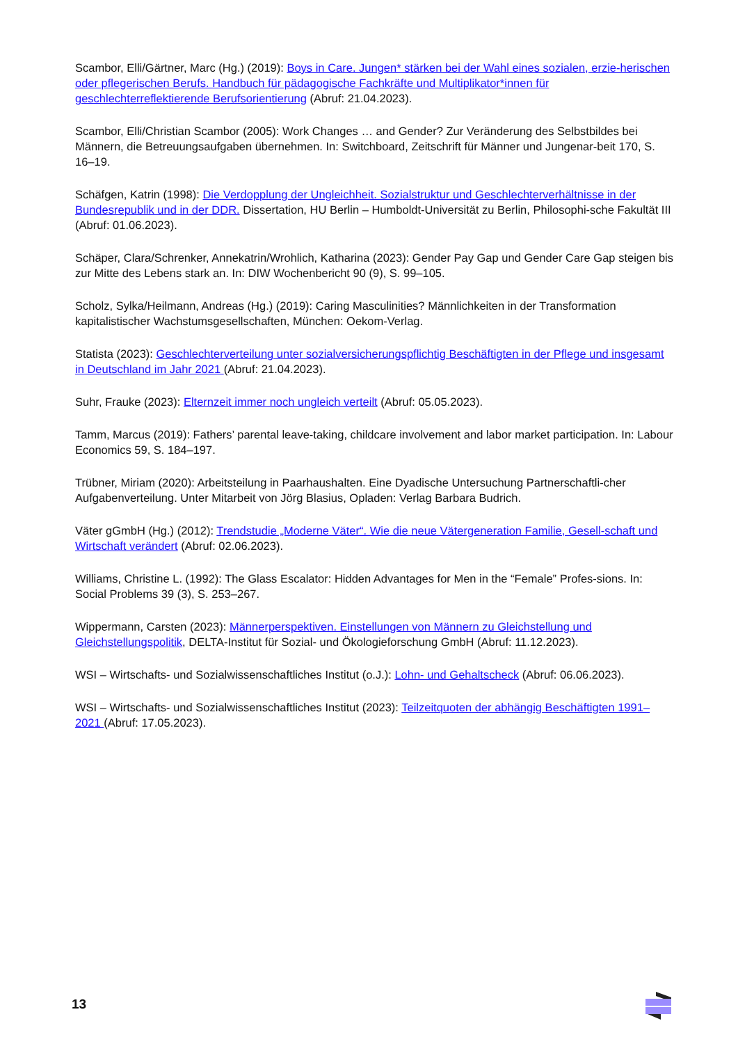Scambor, Elli/Gärtner, Marc (Hg.) (2019): Boys in Care. Jungen* stärken bei der Wahl eines sozialen, erzie-herischen oder pflegerischen Berufs. Handbuch für pädagogische Fachkräfte und Multiplikator*innen für geschlechterreflektierende Berufsorientierung (Abruf: 21.04.2023).
Scambor, Elli/Christian Scambor (2005): Work Changes … and Gender? Zur Veränderung des Selbstbildes bei Männern, die Betreuungsaufgaben übernehmen. In: Switchboard, Zeitschrift für Männer und Jungenar-beit 170, S. 16–19.
Schäfgen, Katrin (1998): Die Verdopplung der Ungleichheit. Sozialstruktur und Geschlechterverhältnisse in der Bundesrepublik und in der DDR. Dissertation, HU Berlin – Humboldt-Universität zu Berlin, Philosophi-sche Fakultät III (Abruf: 01.06.2023).
Schäper, Clara/Schrenker, Annekatrin/Wrohlich, Katharina (2023): Gender Pay Gap und Gender Care Gap steigen bis zur Mitte des Lebens stark an. In: DIW Wochenbericht 90 (9), S. 99–105.
Scholz, Sylka/Heilmann, Andreas (Hg.) (2019): Caring Masculinities? Männlichkeiten in der Transformation kapitalistischer Wachstumsgesellschaften, München: Oekom-Verlag.
Statista (2023): Geschlechterverteilung unter sozialversicherungspflichtig Beschäftigten in der Pflege und insgesamt in Deutschland im Jahr 2021 (Abruf: 21.04.2023).
Suhr, Frauke (2023): Elternzeit immer noch ungleich verteilt (Abruf: 05.05.2023).
Tamm, Marcus (2019): Fathers’ parental leave-taking, childcare involvement and labor market participation. In: Labour Economics 59, S. 184–197.
Trübner, Miriam (2020): Arbeitsteilung in Paarhaushalten. Eine Dyadische Untersuchung Partnerschaftli-cher Aufgabenverteilung. Unter Mitarbeit von Jörg Blasius, Opladen: Verlag Barbara Budrich.
Väter gGmbH (Hg.) (2012): Trendstudie „Moderne Väter“. Wie die neue Vätergeneration Familie, Gesell-schaft und Wirtschaft verändert (Abruf: 02.06.2023).
Williams, Christine L. (1992): The Glass Escalator: Hidden Advantages for Men in the “Female” Profes-sions. In: Social Problems 39 (3), S. 253–267.
Wippermann, Carsten (2023): Männerperspektiven. Einstellungen von Männern zu Gleichstellung und Gleichstellungspolitik, DELTA-Institut für Sozial- und Ökologieforschung GmbH (Abruf: 11.12.2023).
WSI – Wirtschafts- und Sozialwissenschaftliches Institut (o.J.): Lohn- und Gehaltscheck (Abruf: 06.06.2023).
WSI – Wirtschafts- und Sozialwissenschaftliches Institut (2023): Teilzeitquoten der abhängig Beschäftigten 1991–2021 (Abruf: 17.05.2023).
13